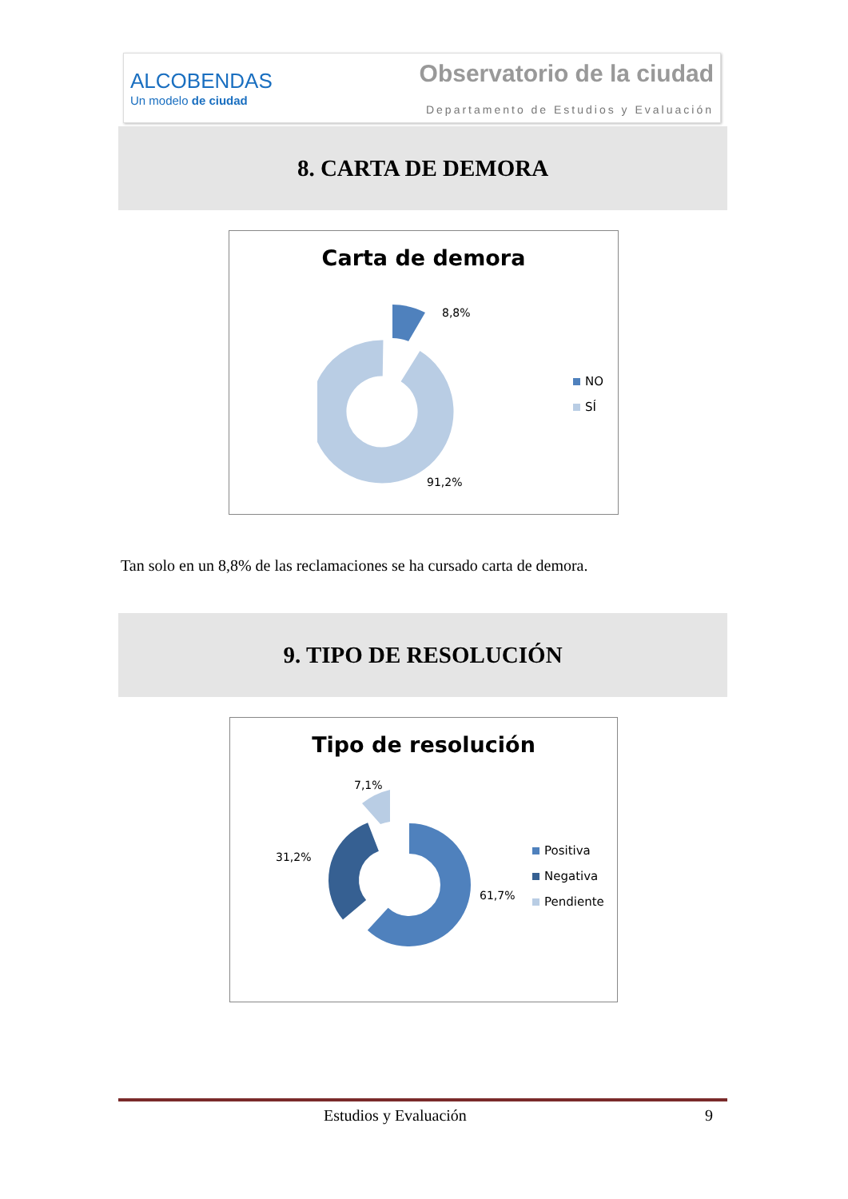ALCOBENDAS
Un modelo de ciudad
Observatorio de la ciudad
Departamento de Estudios y Evaluación
8. CARTA DE DEMORA
Carta de demora
8,8%
91,2%
NO
SÍ
Tan solo en un 8,8% de las reclamaciones se ha cursado carta de demora.
9. TIPO DE RESOLUCIÓN
Tipo de resolución
7,1%
31,2%
61,7%
Positiva
Negativa
Pendiente
Estudios y Evaluación 9